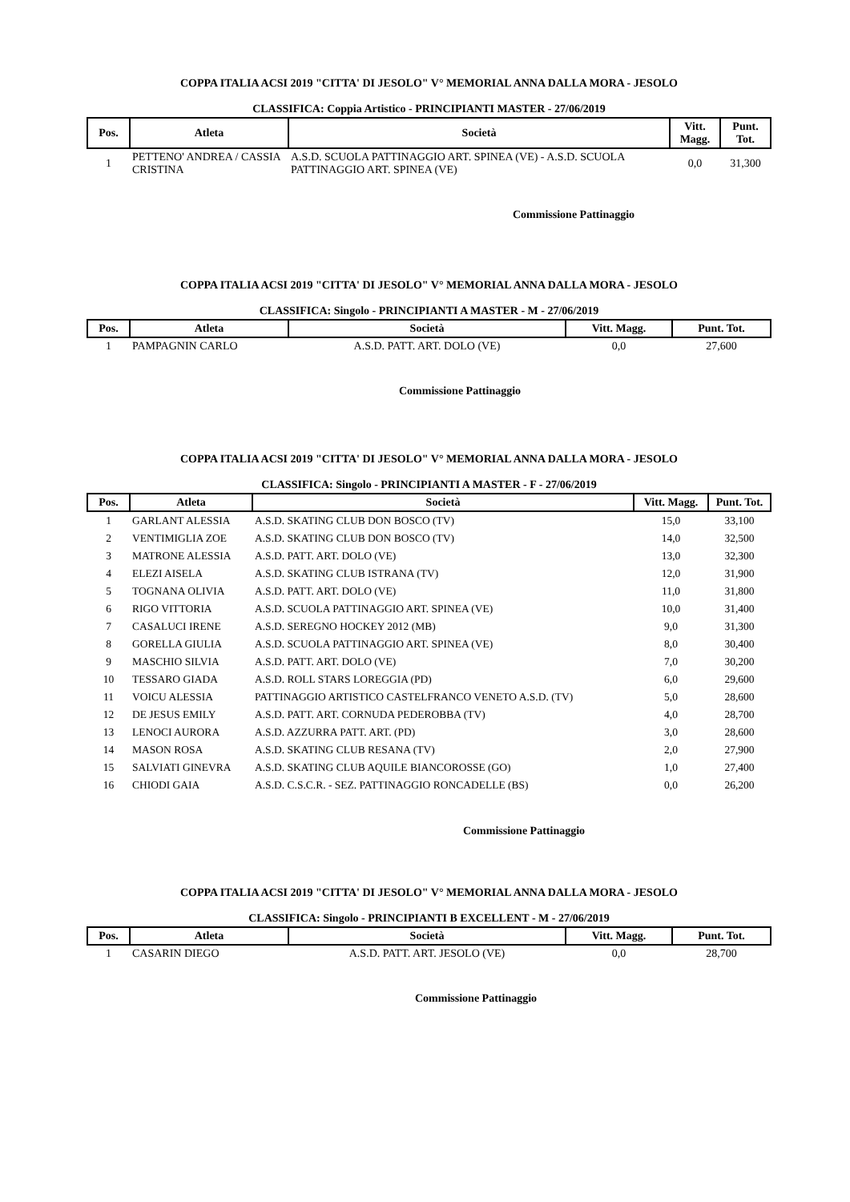COPPA ITALIA ACSI 2019 "CITTA' DI JESOLO" V° MEMORIAL ANNA DALLA MORA - JESOLO
CLASSIFICA: Coppia Artistico - PRINCIPIANTI MASTER - 27/06/2019
| Pos. | Atleta | Società | Vitt. Magg. | Punt. Tot. |
| --- | --- | --- | --- | --- |
| 1 | PETTENO' ANDREA / CASSIA CRISTINA | A.S.D. SCUOLA PATTINAGGIO ART. SPINEA (VE) - A.S.D. SCUOLA PATTINAGGIO ART. SPINEA (VE) | 0,0 | 31,300 |
Commissione Pattinaggio
COPPA ITALIA ACSI 2019 "CITTA' DI JESOLO" V° MEMORIAL ANNA DALLA MORA - JESOLO
CLASSIFICA: Singolo - PRINCIPIANTI A MASTER - M - 27/06/2019
| Pos. | Atleta | Società | Vitt. Magg. | Punt. Tot. |
| --- | --- | --- | --- | --- |
| 1 | PAMPAGNIN CARLO | A.S.D. PATT. ART. DOLO (VE) | 0,0 | 27,600 |
Commissione Pattinaggio
COPPA ITALIA ACSI 2019 "CITTA' DI JESOLO" V° MEMORIAL ANNA DALLA MORA - JESOLO
CLASSIFICA: Singolo - PRINCIPIANTI A MASTER - F - 27/06/2019
| Pos. | Atleta | Società | Vitt. Magg. | Punt. Tot. |
| --- | --- | --- | --- | --- |
| 1 | GARLANT ALESSIA | A.S.D. SKATING CLUB DON BOSCO (TV) | 15,0 | 33,100 |
| 2 | VENTIMIGLIA ZOE | A.S.D. SKATING CLUB DON BOSCO (TV) | 14,0 | 32,500 |
| 3 | MATRONE ALESSIA | A.S.D. PATT. ART. DOLO (VE) | 13,0 | 32,300 |
| 4 | ELEZI AISELA | A.S.D. SKATING CLUB ISTRANA (TV) | 12,0 | 31,900 |
| 5 | TOGNANA OLIVIA | A.S.D. PATT. ART. DOLO (VE) | 11,0 | 31,800 |
| 6 | RIGO VITTORIA | A.S.D. SCUOLA PATTINAGGIO ART. SPINEA (VE) | 10,0 | 31,400 |
| 7 | CASALUCI IRENE | A.S.D. SEREGNO HOCKEY 2012 (MB) | 9,0 | 31,300 |
| 8 | GORELLA GIULIA | A.S.D. SCUOLA PATTINAGGIO ART. SPINEA (VE) | 8,0 | 30,400 |
| 9 | MASCHIO SILVIA | A.S.D. PATT. ART. DOLO (VE) | 7,0 | 30,200 |
| 10 | TESSARO GIADA | A.S.D. ROLL STARS LOREGGIA (PD) | 6,0 | 29,600 |
| 11 | VOICU ALESSIA | PATTINAGGIO ARTISTICO CASTELFRANCO VENETO A.S.D. (TV) | 5,0 | 28,600 |
| 12 | DE JESUS EMILY | A.S.D. PATT. ART. CORNUDA PEDEROBBA (TV) | 4,0 | 28,700 |
| 13 | LENOCI AURORA | A.S.D. AZZURRA PATT. ART. (PD) | 3,0 | 28,600 |
| 14 | MASON ROSA | A.S.D. SKATING CLUB RESANA (TV) | 2,0 | 27,900 |
| 15 | SALVIATI GINEVRA | A.S.D. SKATING CLUB AQUILE BIANCOROSSE (GO) | 1,0 | 27,400 |
| 16 | CHIODI GAIA | A.S.D. C.S.C.R. - SEZ. PATTINAGGIO RONCADELLE (BS) | 0,0 | 26,200 |
Commissione Pattinaggio
COPPA ITALIA ACSI 2019 "CITTA' DI JESOLO" V° MEMORIAL ANNA DALLA MORA - JESOLO
CLASSIFICA: Singolo - PRINCIPIANTI B EXCELLENT - M - 27/06/2019
| Pos. | Atleta | Società | Vitt. Magg. | Punt. Tot. |
| --- | --- | --- | --- | --- |
| 1 | CASARIN DIEGO | A.S.D. PATT. ART. JESOLO (VE) | 0,0 | 28,700 |
Commissione Pattinaggio